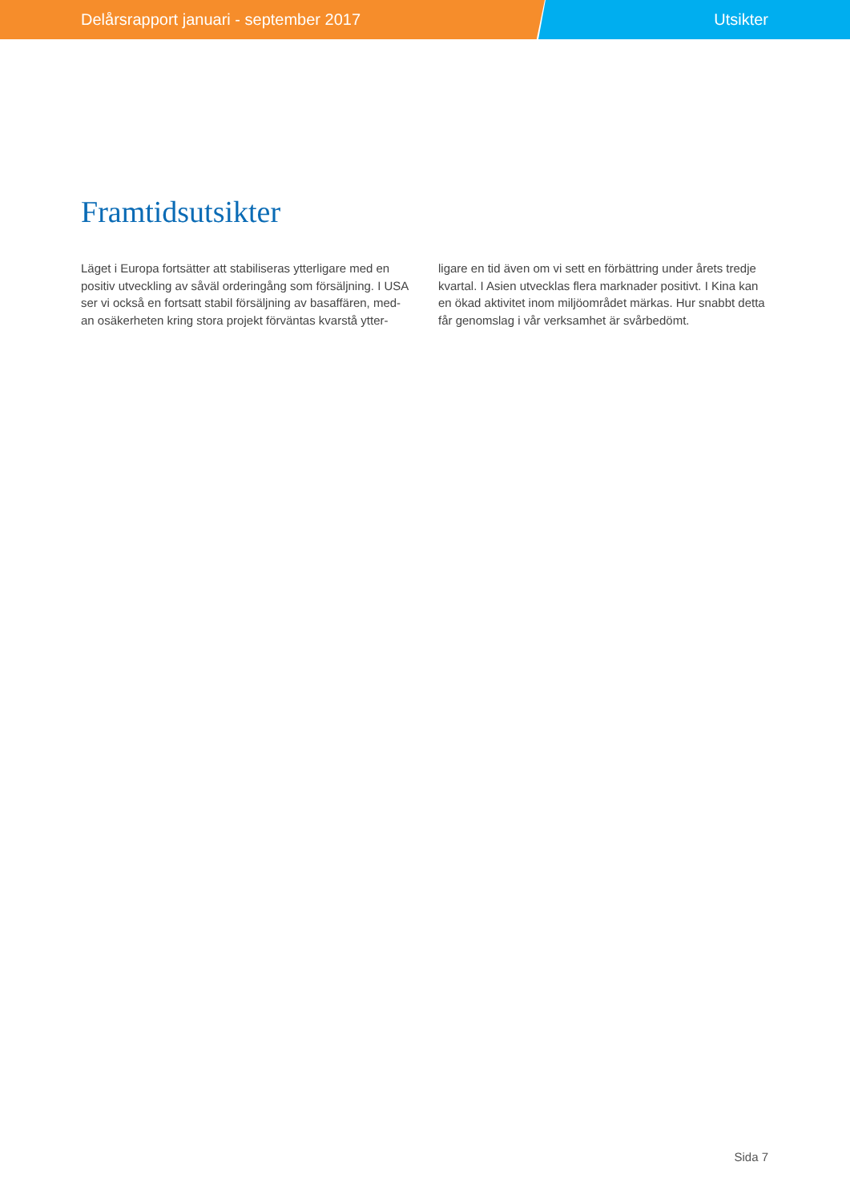Delårsrapport januari - september 2017 Utsikter
Framtidsutsikter
Läget i Europa fortsätter att stabiliseras ytterligare med en positiv utveckling av såväl orderingång som försäljning. I USA ser vi också en fortsatt stabil försäljning av basaffären, med-an osäkerheten kring stora projekt förväntas kvarstå ytter-
ligare en tid även om vi sett en förbättring under årets tredje kvartal. I Asien utvecklas flera marknader positivt. I Kina kan en ökad aktivitet inom miljöområdet märkas. Hur snabbt detta får genomslag i vår verksamhet är svårbedömt.
Sida 7